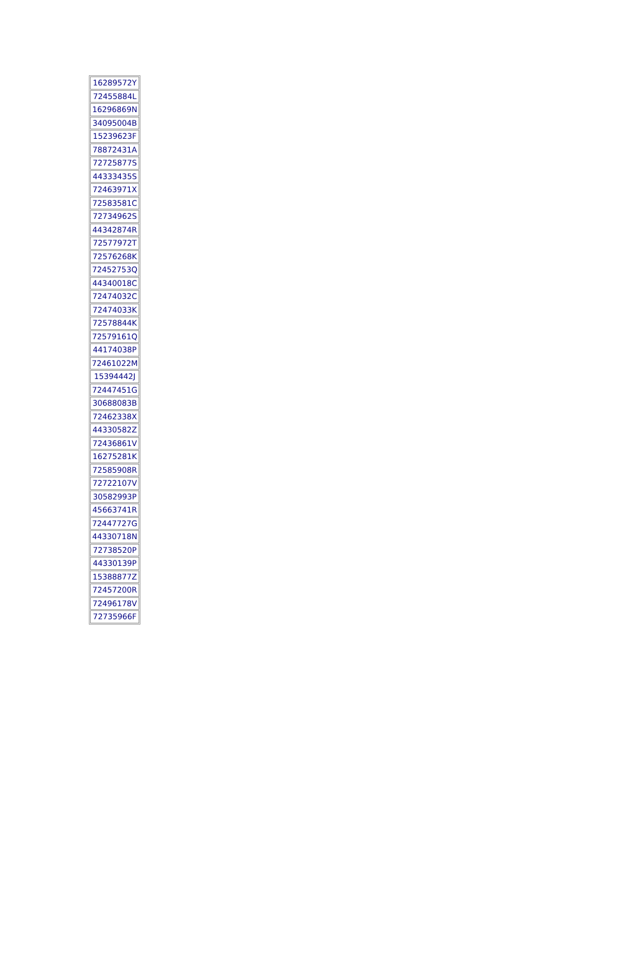| 16289572Y |
| 72455884L |
| 16296869N |
| 34095004B |
| 15239623F |
| 78872431A |
| 72725877S |
| 44333435S |
| 72463971X |
| 72583581C |
| 72734962S |
| 44342874R |
| 72577972T |
| 72576268K |
| 72452753Q |
| 44340018C |
| 72474032C |
| 72474033K |
| 72578844K |
| 72579161Q |
| 44174038P |
| 72461022M |
| 15394442J |
| 72447451G |
| 30688083B |
| 72462338X |
| 44330582Z |
| 72436861V |
| 16275281K |
| 72585908R |
| 72722107V |
| 30582993P |
| 45663741R |
| 72447727G |
| 44330718N |
| 72738520P |
| 44330139P |
| 15388877Z |
| 72457200R |
| 72496178V |
| 72735966F |